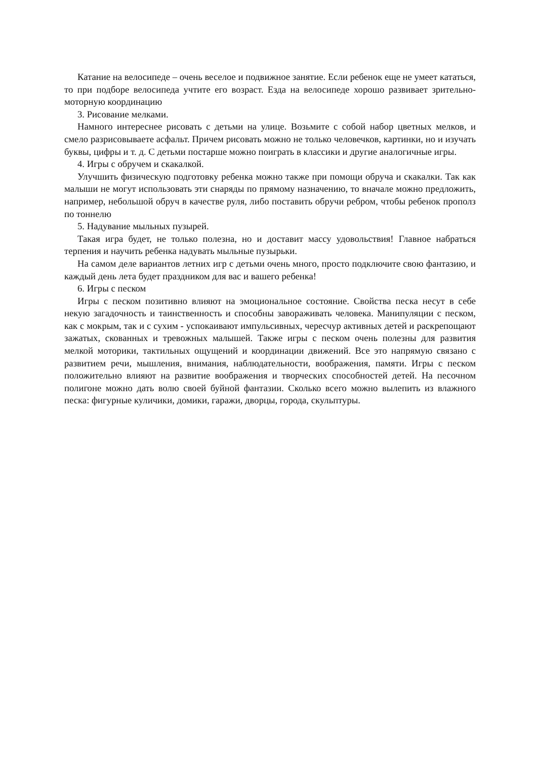Катание на велосипеде – очень веселое и подвижное занятие. Если ребенок еще не умеет кататься, то при подборе велосипеда учтите его возраст. Езда на велосипеде хорошо развивает зрительно-моторную координацию
3. Рисование мелками.
Намного интереснее рисовать с детьми на улице. Возьмите с собой набор цветных мелков, и смело разрисовываете асфальт. Причем рисовать можно не только человечков, картинки, но и изучать буквы, цифры и т. д. С детьми постарше можно поиграть в классики и другие аналогичные игры.
4. Игры с обручем и скакалкой.
Улучшить физическую подготовку ребенка можно также при помощи обруча и скакалки. Так как малыши не могут использовать эти снаряды по прямому назначению, то вначале можно предложить, например, небольшой обруч в качестве руля, либо поставить обручи ребром, чтобы ребенок прополз по тоннелю
5. Надувание мыльных пузырей.
Такая игра будет, не только полезна, но и доставит массу удовольствия! Главное набраться терпения и научить ребенка надувать мыльные пузырьки.
На самом деле вариантов летних игр с детьми очень много, просто подключите свою фантазию, и каждый день лета будет праздником для вас и вашего ребенка!
6. Игры с песком
Игры с песком позитивно влияют на эмоциональное состояние. Свойства песка несут в себе некую загадочность и таинственность и способны завораживать человека. Манипуляции с песком, как с мокрым, так и с сухим - успокаивают импульсивных, чересчур активных детей и раскрепощают зажатых, скованных и тревожных малышей. Также игры с песком очень полезны для развития мелкой моторики, тактильных ощущений и координации движений. Все это напрямую связано с развитием речи, мышления, внимания, наблюдательности, воображения, памяти. Игры с песком положительно влияют на развитие воображения и творческих способностей детей. На песочном полигоне можно дать волю своей буйной фантазии. Сколько всего можно вылепить из влажного песка: фигурные куличики, домики, гаражи, дворцы, города, скульптуры.